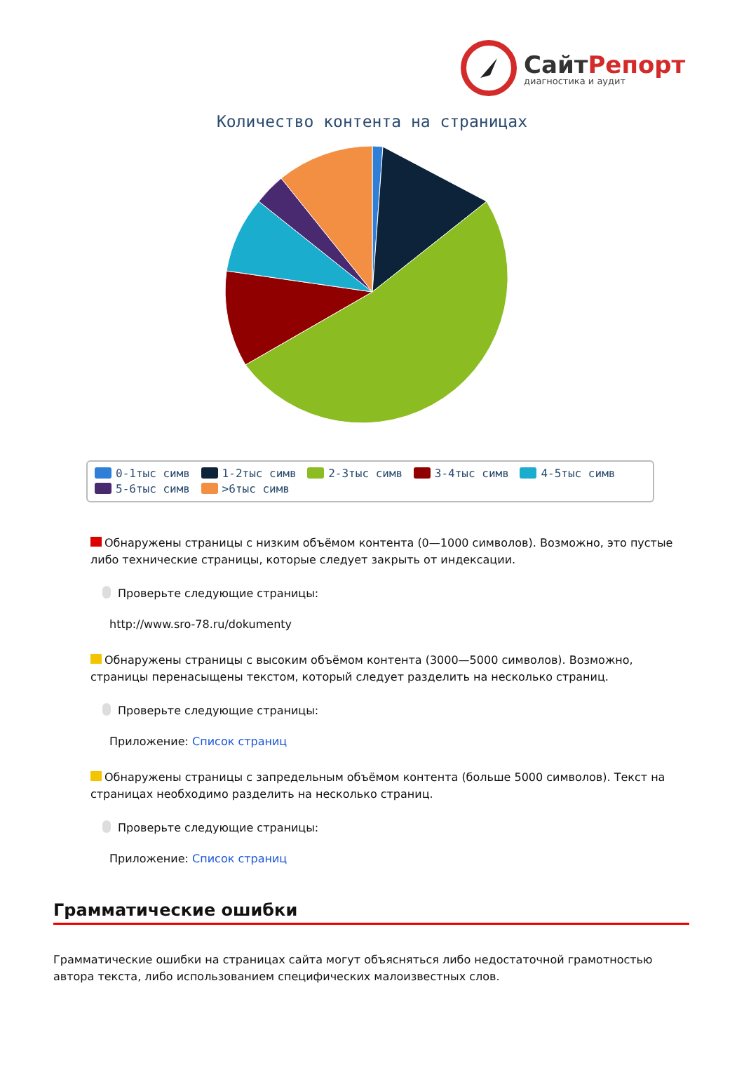СайтРепорт
диагностика и аудит
Количество контента на страницах
0-1тыс симв 1-2тыс симв 2-3тыс симв 3-4тыс симв 4-5тыс симв 5-6тыс симв >6тыс симв
Обнаружены страницы с низким объёмом контента (0—1000 символов). Возможно, это пустые либо технические страницы, которые следует закрыть от индексации.
Проверьте следующие страницы:
http://www.sro-78.ru/dokumenty
Обнаружены страницы с высоким объёмом контента (3000—5000 символов). Возможно, страницы перенасыщены текстом, который следует разделить на несколько страниц.
Проверьте следующие страницы:
Приложение: Список страниц
Обнаружены страницы с запредельным объёмом контента (больше 5000 символов). Текст на страницах необходимо разделить на несколько страниц.
Проверьте следующие страницы:
Приложение: Список страниц
Грамматические ошибки
Грамматические ошибки на страницах сайта могут объясняться либо недостаточной грамотностью автора текста, либо использованием специфических малоизвестных слов.